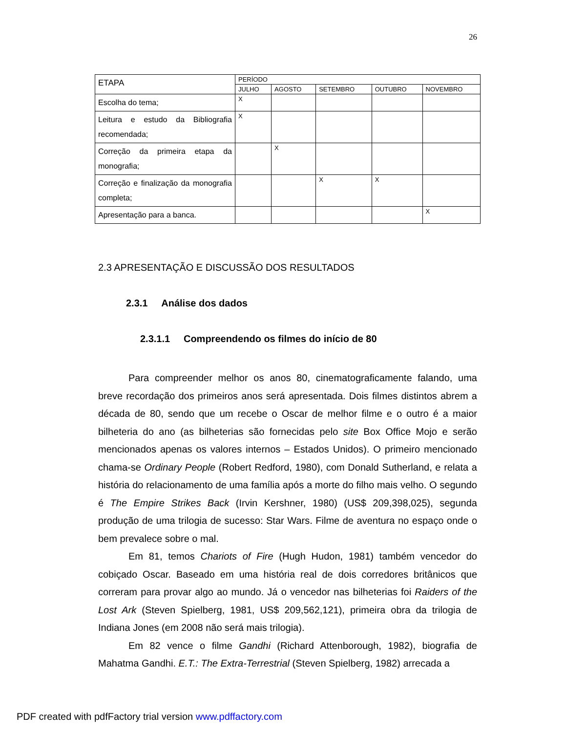26
| ETAPA | PERÍODO | | | | |
| | JULHO | AGOSTO | SETEMBRO | OUTUBRO | NOVEMBRO |
| Escolha do tema; | X | | | | |
| Leitura e estudo da Bibliografia recomendada; | X | | | | |
| Correção da primeira etapa da monografia; | | X | | | |
| Correção e finalização da monografia completa; | | | X | X | |
| Apresentação para a banca. | | | | | X |
2.3 APRESENTAÇÃO E DISCUSSÃO DOS RESULTADOS
2.3.1 Análise dos dados
2.3.1.1 Compreendendo os filmes do início de 80
Para compreender melhor os anos 80, cinematograficamente falando, uma breve recordação dos primeiros anos será apresentada. Dois filmes distintos abrem a década de 80, sendo que um recebe o Oscar de melhor filme e o outro é a maior bilheteria do ano (as bilheterias são fornecidas pelo site Box Office Mojo e serão mencionados apenas os valores internos – Estados Unidos). O primeiro mencionado chama-se Ordinary People (Robert Redford, 1980), com Donald Sutherland, e relata a história do relacionamento de uma família após a morte do filho mais velho. O segundo é The Empire Strikes Back (Irvin Kershner, 1980) (US$ 209,398,025), segunda produção de uma trilogia de sucesso: Star Wars. Filme de aventura no espaço onde o bem prevalece sobre o mal.
Em 81, temos Chariots of Fire (Hugh Hudon, 1981) também vencedor do cobiçado Oscar. Baseado em uma história real de dois corredores britânicos que correram para provar algo ao mundo. Já o vencedor nas bilheterias foi Raiders of the Lost Ark (Steven Spielberg, 1981, US$ 209,562,121), primeira obra da trilogia de Indiana Jones (em 2008 não será mais trilogia).
Em 82 vence o filme Gandhi (Richard Attenborough, 1982), biografia de Mahatma Gandhi. E.T.: The Extra-Terrestrial (Steven Spielberg, 1982) arrecada a
PDF created with pdfFactory trial version www.pdffactory.com